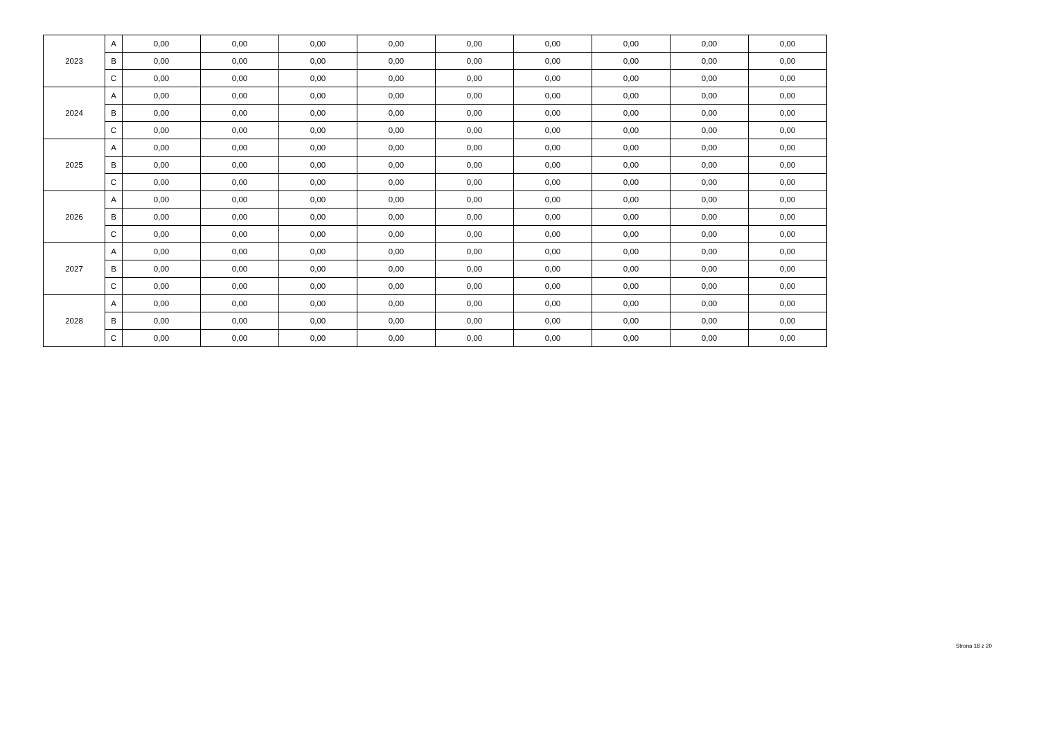| 2023 | A | 0,00 | 0,00 | 0,00 | 0,00 | 0,00 | 0,00 | 0,00 | 0,00 | 0,00 |
| | B | 0,00 | 0,00 | 0,00 | 0,00 | 0,00 | 0,00 | 0,00 | 0,00 | 0,00 |
| | C | 0,00 | 0,00 | 0,00 | 0,00 | 0,00 | 0,00 | 0,00 | 0,00 | 0,00 |
| 2024 | A | 0,00 | 0,00 | 0,00 | 0,00 | 0,00 | 0,00 | 0,00 | 0,00 | 0,00 |
| | B | 0,00 | 0,00 | 0,00 | 0,00 | 0,00 | 0,00 | 0,00 | 0,00 | 0,00 |
| | C | 0,00 | 0,00 | 0,00 | 0,00 | 0,00 | 0,00 | 0,00 | 0,00 | 0,00 |
| 2025 | A | 0,00 | 0,00 | 0,00 | 0,00 | 0,00 | 0,00 | 0,00 | 0,00 | 0,00 |
| | B | 0,00 | 0,00 | 0,00 | 0,00 | 0,00 | 0,00 | 0,00 | 0,00 | 0,00 |
| | C | 0,00 | 0,00 | 0,00 | 0,00 | 0,00 | 0,00 | 0,00 | 0,00 | 0,00 |
| 2026 | A | 0,00 | 0,00 | 0,00 | 0,00 | 0,00 | 0,00 | 0,00 | 0,00 | 0,00 |
| | B | 0,00 | 0,00 | 0,00 | 0,00 | 0,00 | 0,00 | 0,00 | 0,00 | 0,00 |
| | C | 0,00 | 0,00 | 0,00 | 0,00 | 0,00 | 0,00 | 0,00 | 0,00 | 0,00 |
| 2027 | A | 0,00 | 0,00 | 0,00 | 0,00 | 0,00 | 0,00 | 0,00 | 0,00 | 0,00 |
| | B | 0,00 | 0,00 | 0,00 | 0,00 | 0,00 | 0,00 | 0,00 | 0,00 | 0,00 |
| | C | 0,00 | 0,00 | 0,00 | 0,00 | 0,00 | 0,00 | 0,00 | 0,00 | 0,00 |
| 2028 | A | 0,00 | 0,00 | 0,00 | 0,00 | 0,00 | 0,00 | 0,00 | 0,00 | 0,00 |
| | B | 0,00 | 0,00 | 0,00 | 0,00 | 0,00 | 0,00 | 0,00 | 0,00 | 0,00 |
| | C | 0,00 | 0,00 | 0,00 | 0,00 | 0,00 | 0,00 | 0,00 | 0,00 | 0,00 |
Strona 18 z 20